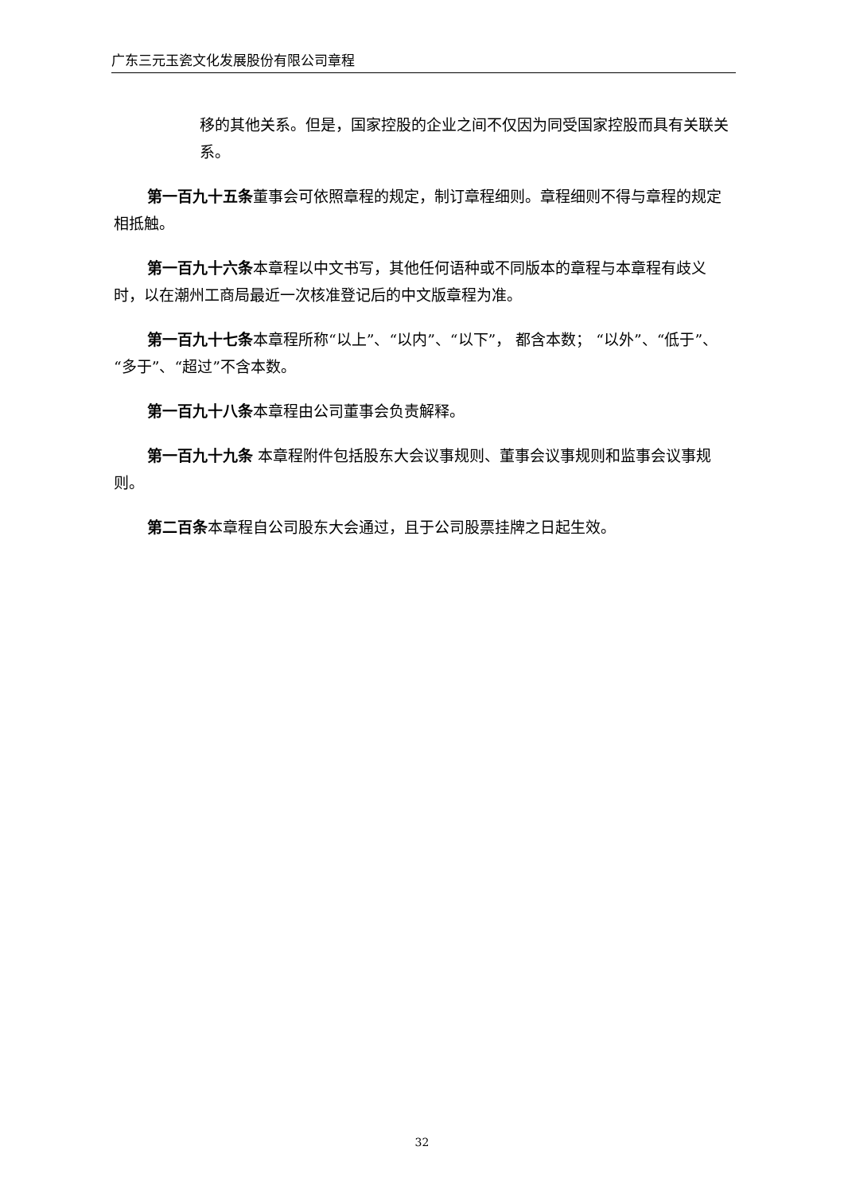广东三元玉瓷文化发展股份有限公司章程
移的其他关系。但是，国家控股的企业之间不仅因为同受国家控股而具有关联关系。
第一百九十五条董事会可依照章程的规定，制订章程细则。章程细则不得与章程的规定相抵触。
第一百九十六条本章程以中文书写，其他任何语种或不同版本的章程与本章程有歧义时，以在潮州工商局最近一次核准登记后的中文版章程为准。
第一百九十七条本章程所称“以上”、“以内”、“以下”， 都含本数； “以外”、“低于”、“多于”、“超过”不含本数。
第一百九十八条本章程由公司董事会负责解释。
第一百九十九条 本章程附件包括股东大会议事规则、董事会议事规则和监事会议事规则。
第二百条本章程自公司股东大会通过，且于公司股票挂牌之日起生效。
32